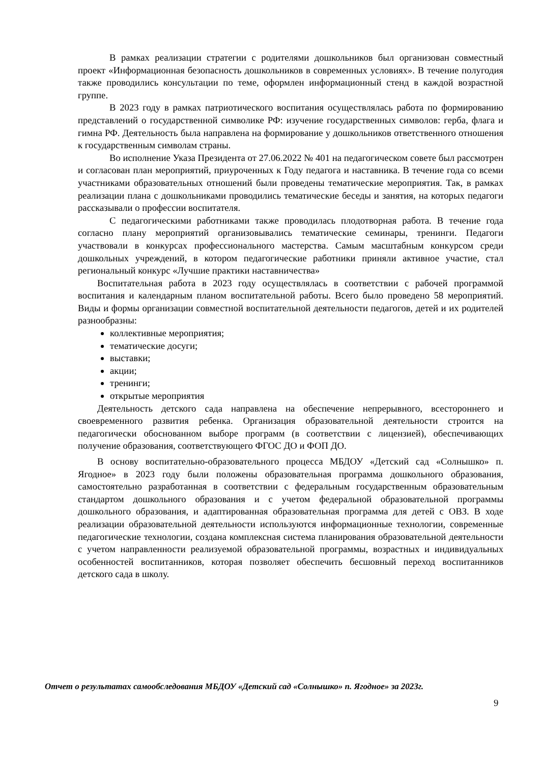В рамках реализации стратегии с родителями дошкольников был организован совместный проект «Информационная безопасность дошкольников в современных условиях». В течение полугодия также проводились консультации по теме, оформлен информационный стенд в каждой возрастной группе.
В 2023 году в рамках патриотического воспитания осуществлялась работа по формированию представлений о государственной символике РФ: изучение государственных символов: герба, флага и гимна РФ. Деятельность была направлена на формирование у дошкольников ответственного отношения к государственным символам страны.
Во исполнение Указа Президента от 27.06.2022 № 401 на педагогическом совете был рассмотрен и согласован план мероприятий, приуроченных к Году педагога и наставника. В течение года со всеми участниками образовательных отношений были проведены тематические мероприятия. Так, в рамках реализации плана с дошкольниками проводились тематические беседы и занятия, на которых педагоги рассказывали о профессии воспитателя.
С педагогическими работниками также проводилась плодотворная работа. В течение года согласно плану мероприятий организовывались тематические семинары, тренинги. Педагоги участвовали в конкурсах профессионального мастерства. Самым масштабным конкурсом среди дошкольных учреждений, в котором педагогические работники приняли активное участие, стал региональный конкурс «Лучшие практики наставничества»
Воспитательная работа в 2023 году осуществлялась в соответствии с рабочей программой воспитания и календарным планом воспитательной работы. Всего было проведено 58 мероприятий. Виды и формы организации совместной воспитательной деятельности педагогов, детей и их родителей разнообразны:
коллективные мероприятия;
тематические досуги;
выставки;
акции;
тренинги;
открытые мероприятия
Деятельность детского сада направлена на обеспечение непрерывного, всестороннего и своевременного развития ребенка. Организация образовательной деятельности строится на педагогически обоснованном выборе программ (в соответствии с лицензией), обеспечивающих получение образования, соответствующего ФГОС ДО и ФОП ДО.
В основу воспитательно-образовательного процесса МБДОУ «Детский сад «Солнышко» п. Ягодное» в 2023 году были положены образовательная программа дошкольного образования, самостоятельно разработанная в соответствии с федеральным государственным образовательным стандартом дошкольного образования и с учетом федеральной образовательной программы дошкольного образования, и адаптированная образовательная программа для детей с ОВЗ. В ходе реализации образовательной деятельности используются информационные технологии, современные педагогические технологии, создана комплексная система планирования образовательной деятельности с учетом направленности реализуемой образовательной программы, возрастных и индивидуальных особенностей воспитанников, которая позволяет обеспечить бесшовный переход воспитанников детского сада в школу.
Отчет о результатах самообследования МБДОУ «Детский сад «Солнышко» п. Ягодное» за 2023г.
9